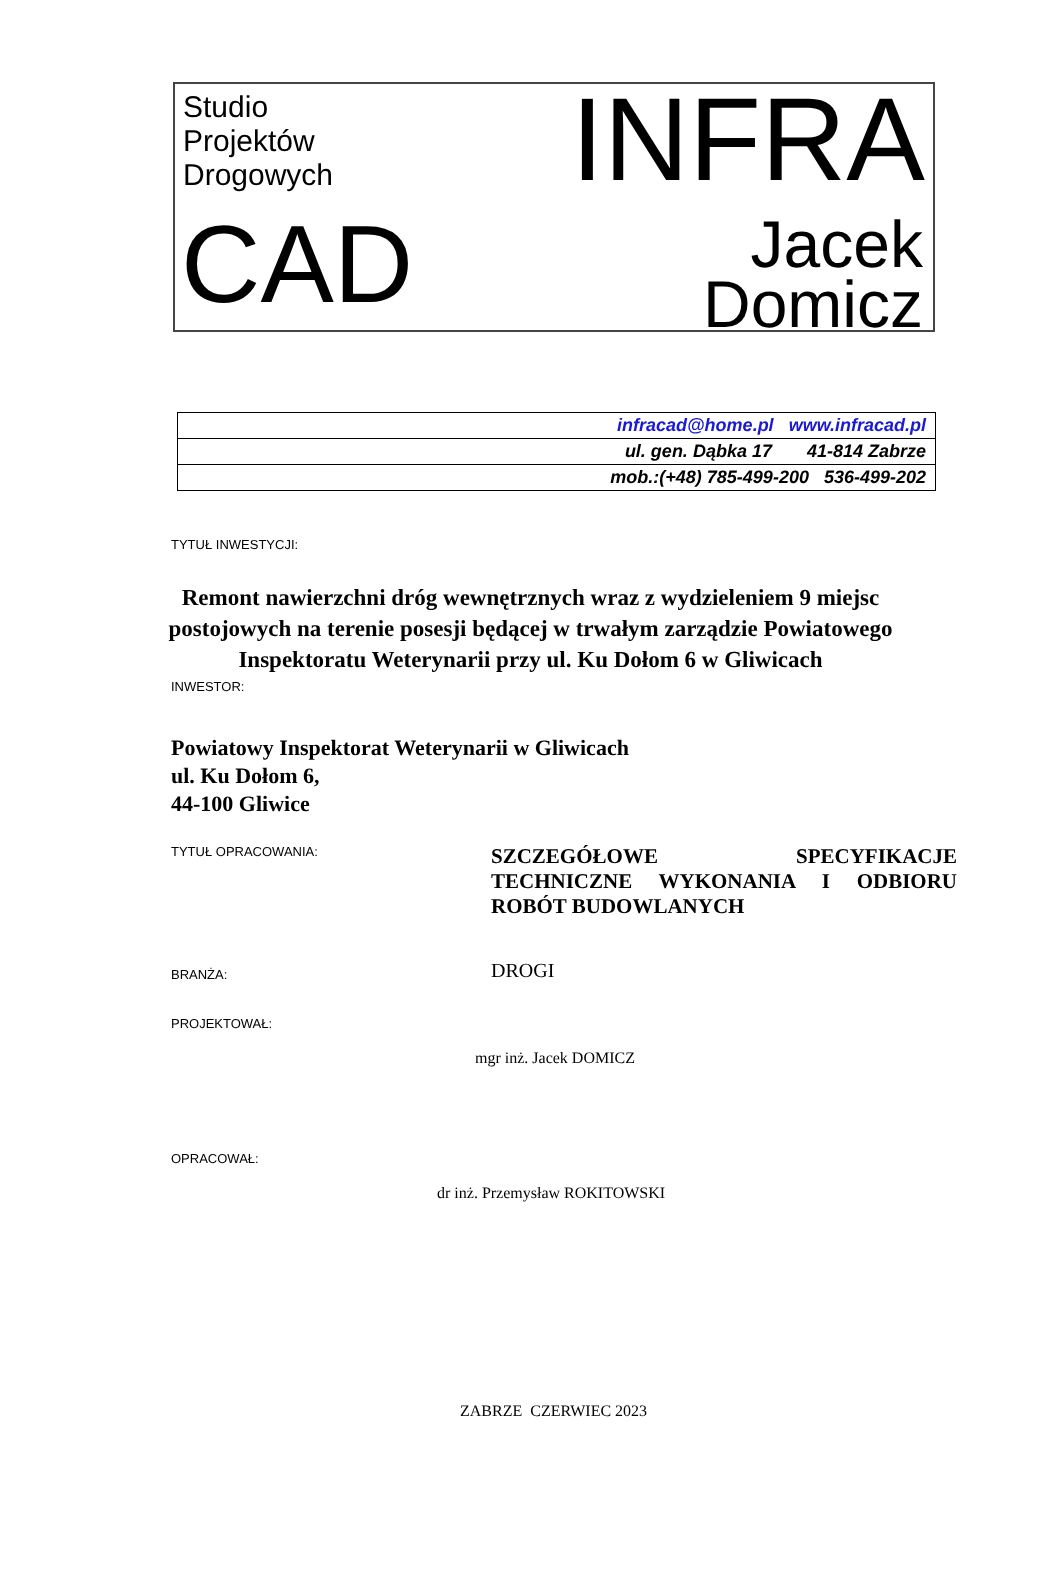Studio
Projektów
Drogowych
INFRA
CAD
Jacek
Domicz
| infracad@home.pl www.infracad.pl |
| ul. gen. Dąbka 17 41-814 Zabrze |
| mob.:(+48) 785-499-200 536-499-202 |
TYTUŁ INWESTYCJI:
Remont nawierzchni dróg wewnętrznych wraz z wydzieleniem 9 miejsc postojowych na terenie posesji będącej w trwałym zarządzie Powiatowego Inspektoratu Weterynarii przy ul. Ku Dołom 6 w Gliwicach
INWESTOR:
Powiatowy Inspektorat Weterynarii w Gliwicach
ul. Ku Dołom 6,
44-100 Gliwice
TYTUŁ OPRACOWANIA:
SZCZEGÓŁOWE SPECYFIKACJE TECHNICZNE WYKONANIA I ODBIORU ROBÓT BUDOWLANYCH
BRANŻA:
DROGI
PROJEKTOWAŁ:
mgr inż. Jacek DOMICZ
OPRACOWAŁ:
dr inż. Przemysław ROKITOWSKI
ZABRZE CZERWIEC 2023